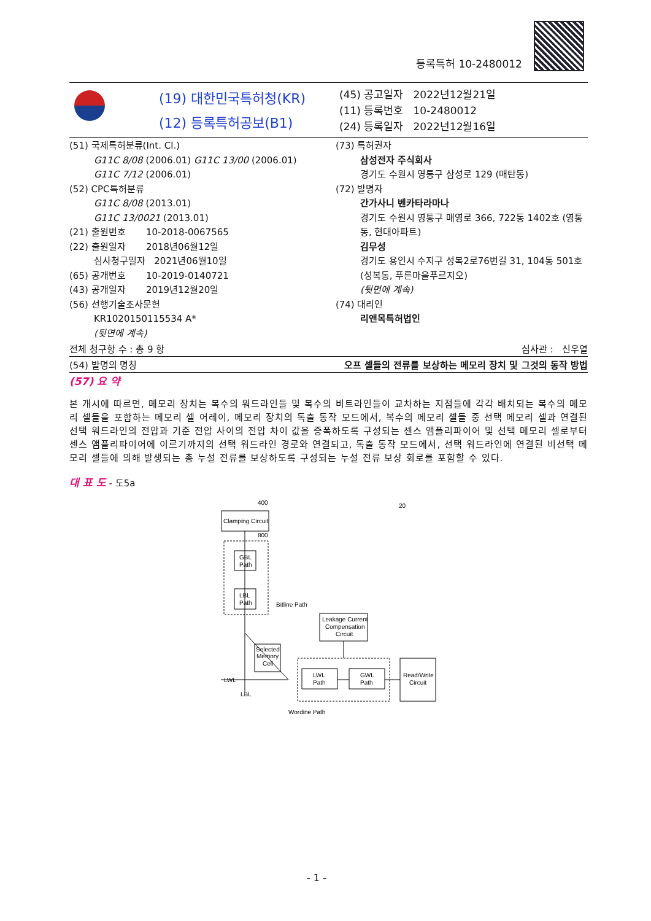등록특허 10-2480012
(19) 대한민국특허청(KR)
(12) 등록특허공보(B1)
(45) 공고일자 2022년12월21일
(11) 등록번호 10-2480012
(24) 등록일자 2022년12월16일
(51) 국제특허분류(Int. Cl.)
G11C 8/08 (2006.01) G11C 13/00 (2006.01)
G11C 7/12 (2006.01)
(52) CPC특허분류
G11C 8/08 (2013.01)
G11C 13/0021 (2013.01)
(21) 출원번호 10-2018-0067565
(22) 출원일자 2018년06월12일
심사청구일자 2021년06월10일
(65) 공개번호 10-2019-0140721
(43) 공개일자 2019년12월20일
(56) 선행기술조사문헌
KR1020150115534 A*
(뒷면에 계속)
(73) 특허권자
삼성전자 주식회사
경기도 수원시 영통구 삼성로 129 (매탄동)
(72) 발명자
간가사니 벤카타라마나
경기도 수원시 영통구 매영로 366, 722동 1402호 (영통동, 현대아파트)
김무성
경기도 용인시 수지구 성복2로76번길 31, 104동 501호(성복동, 푸른마을푸르지오)
(뒷면에 계속)
(74) 대리인
리앤목특허법인
전체 청구항 수 : 총 9 항 심사관 : 신우열
(54) 발명의 명칭 오프 셀들의 전류를 보상하는 메모리 장치 및 그것의 동작 방법
(57) 요 약
본 개시에 따르면, 메모리 장치는 복수의 워드라인들 및 복수의 비트라인들이 교차하는 지점들에 각각 배치되는 복수의 메모리 셀들을 포함하는 메모리 셀 어레이, 메모리 장치의 독출 동작 모드에서, 복수의 메모리 셀들 중 선택 메모리 셀과 연결된 선택 워드라인의 전압과 기준 전압 사이의 전압 차이 값을 증폭하도록 구성되는 센스 앰플리파이어 및 선택 메모리 셀로부터 센스 앰플리파이어에 이르기까지의 선택 워드라인 경로와 연결되고, 독출 동작 모드에서, 선택 워드라인에 연결된 비선택 메모리 셀들에 의해 발생되는 총 누설 전류를 보상하도록 구성되는 누설 전류 보상 회로를 포함할 수 있다.
대 표 도 - 도5a
Clamping Circuit
400
800
GBL
Path
LBL
Path
Bitline Path
Leakage Current
Compensation
Circuit
Selected
Memory
Cell
LWL
Path
GWL
Path
Read/Write
Circuit
LWL
LBL
Wordine Path
20
- 1 -